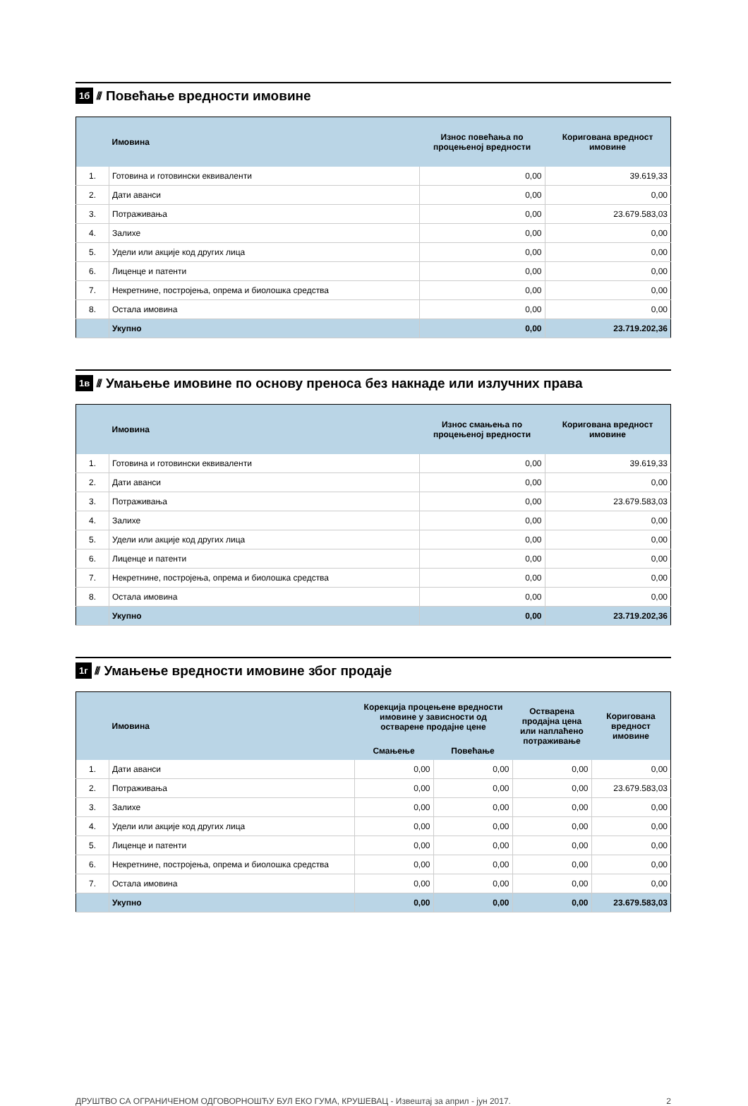1б ////
Повећање вредности имовине
| | Имовина | Износ повећања по процењеној вредности | Коригована вредност имовине |
| --- | --- | --- | --- |
| 1. | Готовина и готовински еквиваленти | 0,00 | 39.619,33 |
| 2. | Дати аванси | 0,00 | 0,00 |
| 3. | Потраживања | 0,00 | 23.679.583,03 |
| 4. | Залихе | 0,00 | 0,00 |
| 5. | Удели или акције код других лица | 0,00 | 0,00 |
| 6. | Лиценце и патенти | 0,00 | 0,00 |
| 7. | Некретнине, постројења, опрема и биолошка средства | 0,00 | 0,00 |
| 8. | Остала имовина | 0,00 | 0,00 |
| | Укупно | 0,00 | 23.719.202,36 |
1в ////
Умањење имовине по основу преноса без накнаде или излучних права
| | Имовина | Износ смањења по процењеној вредности | Коригована вредност имовине |
| --- | --- | --- | --- |
| 1. | Готовина и готовински еквиваленти | 0,00 | 39.619,33 |
| 2. | Дати аванси | 0,00 | 0,00 |
| 3. | Потраживања | 0,00 | 23.679.583,03 |
| 4. | Залихе | 0,00 | 0,00 |
| 5. | Удели или акције код других лица | 0,00 | 0,00 |
| 6. | Лиценце и патенти | 0,00 | 0,00 |
| 7. | Некретнине, постројења, опрема и биолошка средства | 0,00 | 0,00 |
| 8. | Остала имовина | 0,00 | 0,00 |
| | Укупно | 0,00 | 23.719.202,36 |
1г ////
Умањење вредности имовине због продаје
| | Имовина | Корекција процењене вредности имовине у зависности од остварене продајне цене | | Остварена продајна цена или наплаћено потраживање | Коригована вредност имовине |
| --- | --- | --- | --- | --- | --- |
| | | Смањење | Повећање | | |
| 1. | Дати аванси | 0,00 | 0,00 | 0,00 | 0,00 |
| 2. | Потраживања | 0,00 | 0,00 | 0,00 | 23.679.583,03 |
| 3. | Залихе | 0,00 | 0,00 | 0,00 | 0,00 |
| 4. | Удели или акције код других лица | 0,00 | 0,00 | 0,00 | 0,00 |
| 5. | Лиценце и патенти | 0,00 | 0,00 | 0,00 | 0,00 |
| 6. | Некретнине, постројења, опрема и биолошка средства | 0,00 | 0,00 | 0,00 | 0,00 |
| 7. | Остала имовина | 0,00 | 0,00 | 0,00 | 0,00 |
| | Укупно | 0,00 | 0,00 | 0,00 | 23.679.583,03 |
ДРУШТВО СА ОГРАНИЧЕНОМ ОДГОВОРНОШЋУ БУЛ ЕКО ГУМА, КРУШЕВАЦ - Извештај за април - јун 2017. 2